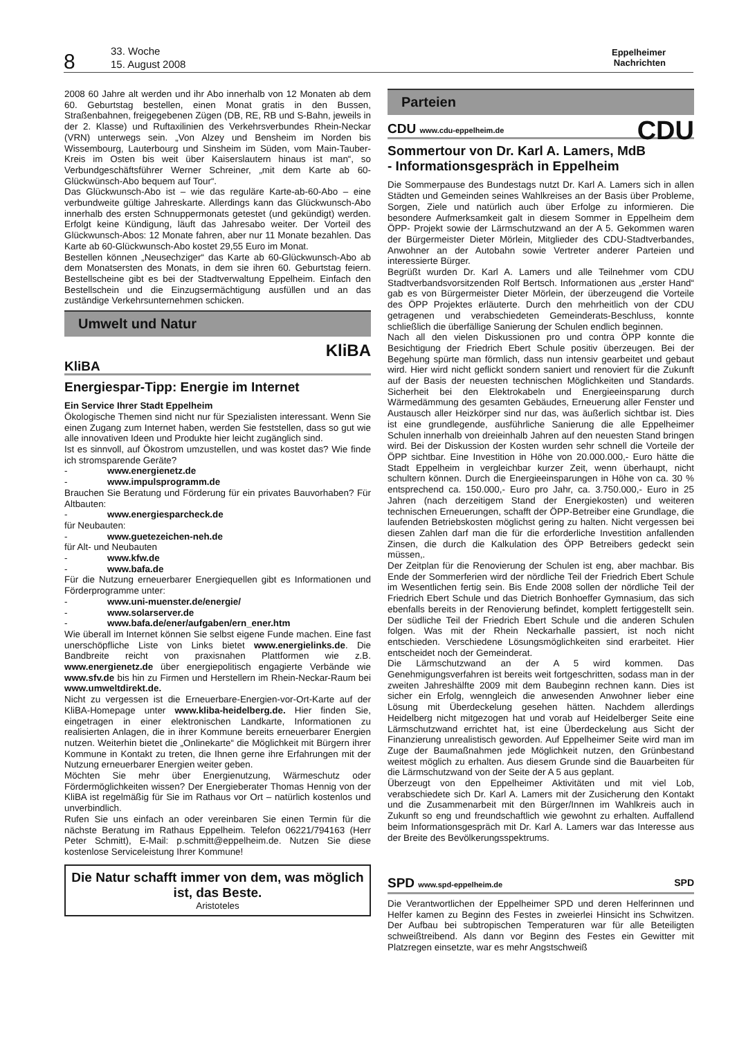8
33. Woche
15. August 2008
Eppelheimer
Nachrichten
2008 60 Jahre alt werden und ihr Abo innerhalb von 12 Monaten ab dem 60. Geburtstag bestellen, einen Monat gratis in den Bussen, Straßenbahnen, freigegebenen Zügen (DB, RE, RB und S-Bahn, jeweils in der 2. Klasse) und Ruftaxilinien des Verkehrsverbundes Rhein-Neckar (VRN) unterwegs sein. „Von Alzey und Bensheim im Norden bis Wissembourg, Lauterbourg und Sinsheim im Süden, vom Main-Tauber-Kreis im Osten bis weit über Kaiserslautern hinaus ist man“, so Verbundgeschäftsführer Werner Schreiner, „mit dem Karte ab 60-Glückwünsch-Abo bequem auf Tour“.
Das Glückwunsch-Abo ist – wie das reguläre Karte-ab-60-Abo – eine verbundweite gültige Jahreskarte. Allerdings kann das Glückwunsch-Abo innerhalb des ersten Schnuppermonats getestet (und gekündigt) werden. Erfolgt keine Kündigung, läuft das Jahresabo weiter. Der Vorteil des Glückwunsch-Abos: 12 Monate fahren, aber nur 11 Monate bezahlen. Das Karte ab 60-Glückwunsch-Abo kostet 29,55 Euro im Monat.
Bestellen können „Neusechziger“ das Karte ab 60-Glückwunsch-Abo ab dem Monatsersten des Monats, in dem sie ihren 60. Geburtstag feiern. Bestellscheine gibt es bei der Stadtverwaltung Eppelheim. Einfach den Bestellschein und die Einzugsermächtigung ausfüllen und an das zuständige Verkehrsunternehmen schicken.
Umwelt und Natur
KliBA
KliBA
Energiespar-Tipp: Energie im Internet
Ein Service Ihrer Stadt Eppelheim
Ökologische Themen sind nicht nur für Spezialisten interessant. Wenn Sie einen Zugang zum Internet haben, werden Sie feststellen, dass so gut wie alle innovativen Ideen und Produkte hier leicht zugänglich sind.
Ist es sinnvoll, auf Ökostrom umzustellen, und was kostet das? Wie finde ich stromsparende Geräte?
- www.energienetz.de
- www.impulsprogramm.de
Brauchen Sie Beratung und Förderung für ein privates Bauvorhaben? Für Altbauten:
- www.energiesparcheck.de
für Neubauten:
- www.guetezeichen-neh.de
für Alt- und Neubauten
- www.kfw.de
- www.bafa.de
Für die Nutzung erneuerbarer Energiequellen gibt es Informationen und Förderprogramme unter:
- www.uni-muenster.de/energie/
- www.solarserver.de
- www.bafa.de/ener/aufgaben/ern_ener.htm
Wie überall im Internet können Sie selbst eigene Funde machen. Eine fast unerschöpfliche Liste von Links bietet www.energielinks.de. Die Bandbreite reicht von praxisnahen Plattformen wie z.B. www.energienetz.de über energiepolitisch engagierte Verbände wie www.sfv.de bis hin zu Firmen und Herstellern im Rhein-Neckar-Raum bei www.umweltdirekt.de.
Nicht zu vergessen ist die Erneuerbare-Energien-vor-Ort-Karte auf der KliBA-Homepage unter www.kliba-heidelberg.de. Hier finden Sie, eingetragen in einer elektronischen Landkarte, Informationen zu realisierten Anlagen, die in ihrer Kommune bereits erneuerbarer Energien nutzen. Weiterhin bietet die „Onlinekarte“ die Möglichkeit mit Bürgern ihrer Kommune in Kontakt zu treten, die Ihnen gerne ihre Erfahrungen mit der Nutzung erneuerbarer Energien weiter geben.
Möchten Sie mehr über Energienutzung, Wärmeschutz oder Fördermöglichkeiten wissen? Der Energieberater Thomas Hennig von der KliBA ist regelmäßig für Sie im Rathaus vor Ort – natürlich kostenlos und unverbindlich.
Rufen Sie uns einfach an oder vereinbaren Sie einen Termin für die nächste Beratung im Rathaus Eppelheim. Telefon 06221/794163 (Herr Peter Schmitt), E-Mail: p.schmitt@eppelheim.de. Nutzen Sie diese kostenlose Serviceleistung Ihrer Kommune!
Die Natur schafft immer von dem, was möglich ist, das Beste.
Aristoteles
Parteien
CDU www.cdu-eppelheim.de CDU
Sommertour von Dr. Karl A. Lamers, MdB
- Informationsgespräch in Eppelheim
Die Sommerpause des Bundestags nutzt Dr. Karl A. Lamers sich in allen Städten und Gemeinden seines Wahlkreises an der Basis über Probleme, Sorgen, Ziele und natürlich auch über Erfolge zu informieren. Die besondere Aufmerksamkeit galt in diesem Sommer in Eppelheim dem ÖPP- Projekt sowie der Lärmschutzwand an der A 5. Gekommen waren der Bürgermeister Dieter Mörlein, Mitglieder des CDU-Stadtverbandes, Anwohner an der Autobahn sowie Vertreter anderer Parteien und interessierte Bürger.
Begrüßt wurden Dr. Karl A. Lamers und alle Teilnehmer vom CDU Stadtverbandsvorsitzenden Rolf Bertsch. Informationen aus „erster Hand“ gab es von Bürgermeister Dieter Mörlein, der überzeugend die Vorteile des ÖPP Projektes erläuterte. Durch den mehrheitlich von der CDU getragenen und verabschiedeten Gemeinderats-Beschluss, konnte schließlich die überfällige Sanierung der Schulen endlich beginnen.
Nach all den vielen Diskussionen pro und contra ÖPP konnte die Besichtigung der Friedrich Ebert Schule positiv überzeugen. Bei der Begehung spürte man förmlich, dass nun intensiv gearbeitet und gebaut wird. Hier wird nicht geflickt sondern saniert und renoviert für die Zukunft auf der Basis der neuesten technischen Möglichkeiten und Standards. Sicherheit bei den Elektrokabeln und Energieeinsparung durch Wärmedämmung des gesamten Gebäudes, Erneuerung aller Fenster und Austausch aller Heizkörper sind nur das, was äußerlich sichtbar ist. Dies ist eine grundlegende, ausführliche Sanierung die alle Eppelheimer Schulen innerhalb von dreieinhalb Jahren auf den neuesten Stand bringen wird. Bei der Diskussion der Kosten wurden sehr schnell die Vorteile der ÖPP sichtbar. Eine Investition in Höhe von 20.000.000,- Euro hätte die Stadt Eppelheim in vergleichbar kurzer Zeit, wenn überhaupt, nicht schultern können. Durch die Energieeinsparungen in Höhe von ca. 30 % entsprechend ca. 150.000,- Euro pro Jahr, ca. 3.750.000,- Euro in 25 Jahren (nach derzeitigem Stand der Energiekosten) und weiteren technischen Erneuerungen, schafft der ÖPP-Betreiber eine Grundlage, die laufenden Betriebskosten möglichst gering zu halten. Nicht vergessen bei diesen Zahlen darf man die für die erforderliche Investition anfallenden Zinsen, die durch die Kalkulation des ÖPP Betreibers gedeckt sein müssen,.
Der Zeitplan für die Renovierung der Schulen ist eng, aber machbar. Bis Ende der Sommerferien wird der nördliche Teil der Friedrich Ebert Schule im Wesentlichen fertig sein. Bis Ende 2008 sollen der nördliche Teil der Friedrich Ebert Schule und das Dietrich Bonhoeffer Gymnasium, das sich ebenfalls bereits in der Renovierung befindet, komplett fertiggestellt sein. Der südliche Teil der Friedrich Ebert Schule und die anderen Schulen folgen. Was mit der Rhein Neckarhalle passiert, ist noch nicht entschieden. Verschiedene Lösungsmöglichkeiten sind erarbeitet. Hier entscheidet noch der Gemeinderat.
Die Lärmschutzwand an der A 5 wird kommen. Das Genehmigungsverfahren ist bereits weit fortgeschritten, sodass man in der zweiten Jahreshälfte 2009 mit dem Baubeginn rechnen kann. Dies ist sicher ein Erfolg, wenngleich die anwesenden Anwohner lieber eine Lösung mit Überdeckelung gesehen hätten. Nachdem allerdings Heidelberg nicht mitgezogen hat und vorab auf Heidelberger Seite eine Lärmschutzwand errichtet hat, ist eine Überdeckelung aus Sicht der Finanzierung unrealistisch geworden. Auf Eppelheimer Seite wird man im Zuge der Baumaßnahmen jede Möglichkeit nutzen, den Grünbestand weitest möglich zu erhalten. Aus diesem Grunde sind die Bauarbeiten für die Lärmschutzwand von der Seite der A 5 aus geplant.
Überzeugt von den Eppelheimer Aktivitäten und mit viel Lob, verabschiedete sich Dr. Karl A. Lamers mit der Zusicherung den Kontakt und die Zusammenarbeit mit den Bürger/Innen im Wahlkreis auch in Zukunft so eng und freundschaftlich wie gewohnt zu erhalten. Auffallend beim Informationsgespräch mit Dr. Karl A. Lamers war das Interesse aus der Breite des Bevölkerungsspektrums.
SPD www.spd-eppelheim.de SPD
Die Verantwortlichen der Eppelheimer SPD und deren Helferinnen und Helfer kamen zu Beginn des Festes in zweierlei Hinsicht ins Schwitzen. Der Aufbau bei subtropischen Temperaturen war für alle Beteiligten schweißtreibend. Als dann vor Beginn des Festes ein Gewitter mit Platzregen einsetzte, war es mehr Angstschweiß